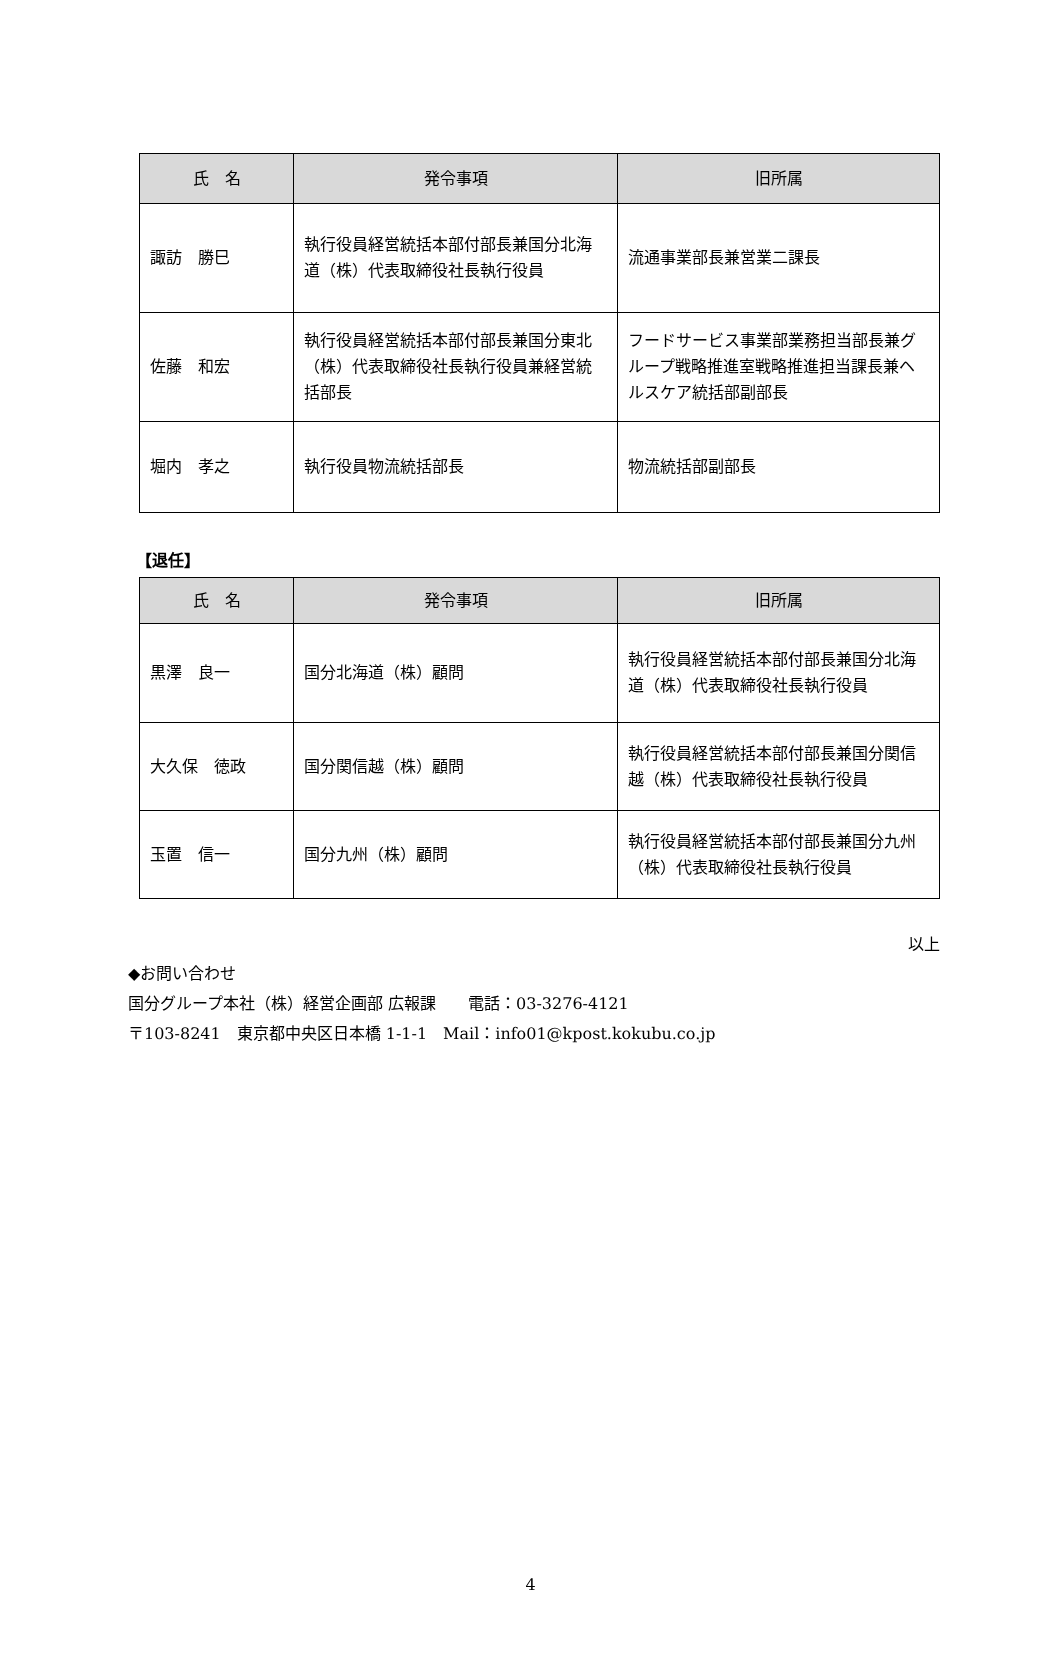| 氏 名 | 発令事項 | 旧所属 |
| --- | --- | --- |
| 諏訪 勝巳 | 執行役員経営統括本部付部長兼国分北海道（株）代表取締役社長執行役員 | 流通事業部長兼営業二課長 |
| 佐藤 和宏 | 執行役員経営統括本部付部長兼国分東北（株）代表取締役社長執行役員兼経営統括部長 | フードサービス事業部業務担当部長兼グループ戦略推進室戦略推進担当課長兼ヘルスケア統括部副部長 |
| 堀内 孝之 | 執行役員物流統括部長 | 物流統括部副部長 |
【退任】
| 氏 名 | 発令事項 | 旧所属 |
| --- | --- | --- |
| 黒澤 良一 | 国分北海道（株）顧問 | 執行役員経営統括本部付部長兼国分北海道（株）代表取締役社長執行役員 |
| 大久保 徳政 | 国分関信越（株）顧問 | 執行役員経営統括本部付部長兼国分関信越（株）代表取締役社長執行役員 |
| 玉置 信一 | 国分九州（株）顧問 | 執行役員経営統括本部付部長兼国分九州（株）代表取締役社長執行役員 |
以上
◆お問い合わせ
国分グループ本社（株）経営企画部 広報課　　電話：03-3276-4121
〒103-8241　東京都中央区日本橋 1-1-1　Mail：info01@kpost.kokubu.co.jp
4